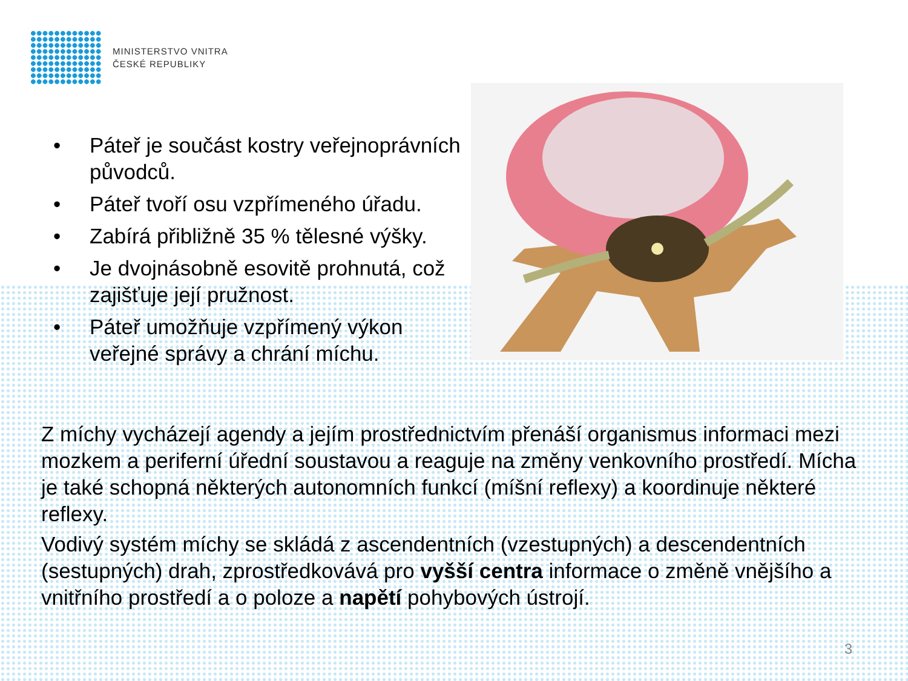MINISTERSTVO VNITRA
ČESKÉ REPUBLIKY
• Páteř je součást kostry veřejnoprávních původců.
• Páteř tvoří osu vzpřímeného úřadu.
• Zabírá přibližně 35 % tělesné výšky.
• Je dvojnásobně esovitě prohnutá, což zajišťuje její pružnost.
• Páteř umožňuje vzpřímený výkon veřejné správy a chrání míchu.
Z míchy vycházejí agendy a jejím prostřednictvím přenáší organismus informaci mezi mozkem a periferní úřední soustavou a reaguje na změny venkovního prostředí. Mícha je také schopná některých autonomních funkcí (míšní reflexy) a koordinuje některé reflexy.
Vodivý systém míchy se skládá z ascendentních (vzestupných) a descendentních (sestupných) drah, zprostředkovává pro vyšší centra informace o změně vnějšího a vnitřního prostředí a o poloze a napětí pohybových ústrojí.
3